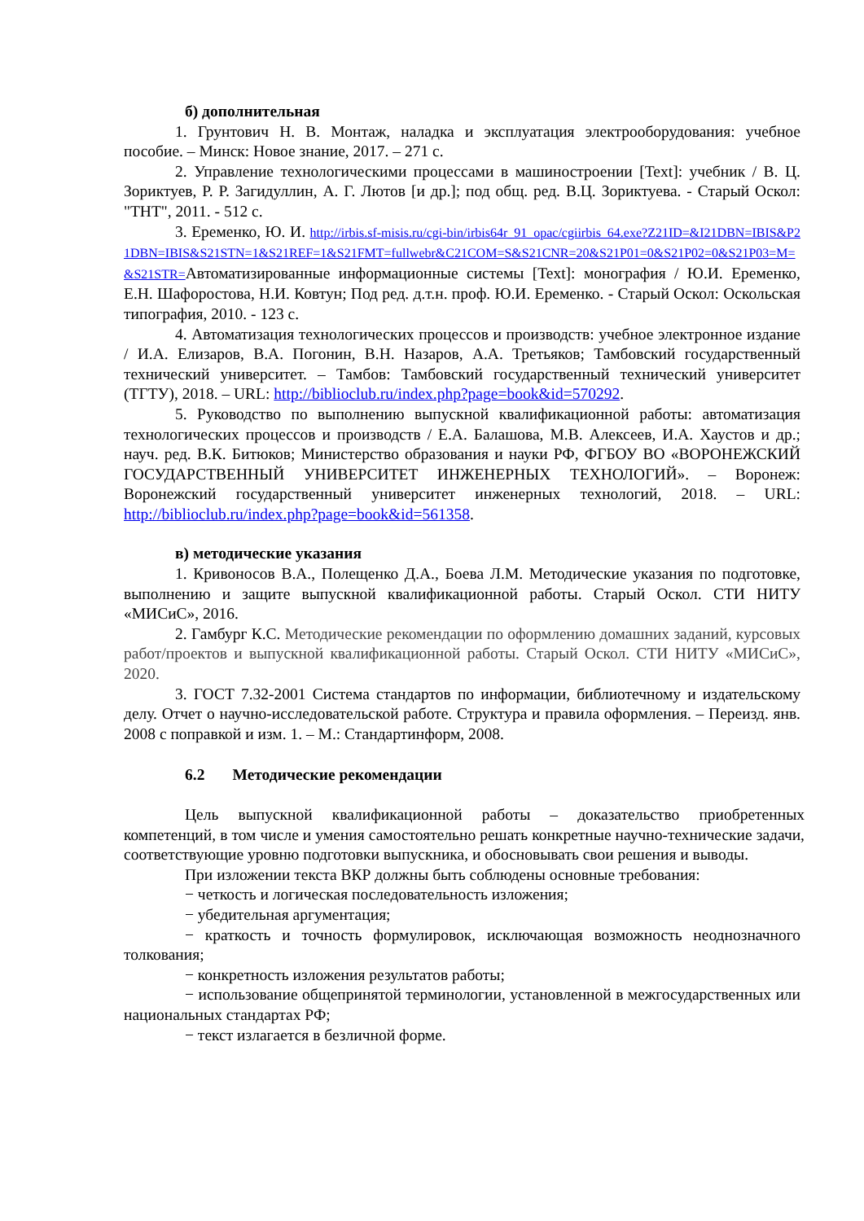б) дополнительная
1. Грунтович Н. В. Монтаж, наладка и эксплуатация электрооборудования: учебное пособие. – Минск: Новое знание, 2017. – 271 с.
2. Управление технологическими процессами в машиностроении [Text]: учебник / В. Ц. Зориктуев, Р. Р. Загидуллин, А. Г. Лютов [и др.]; под общ. ред. В.Ц. Зориктуева. - Старый Оскол: "ТНТ", 2011. - 512 с.
3. Еременко, Ю. И. http://irbis.sf-misis.ru/cgi-bin/irbis64r_91_opac/cgiirbis_64.exe?Z21ID=&I21DBN=IBIS&P21DBN=IBIS&S21STN=1&S21REF=1&S21FMT=fullwebr&C21COM=S&S21CNR=20&S21P01=0&S21P02=0&S21P03=M=&S21STR=Автоматизированные информационные системы [Text]: монография / Ю.И. Еременко, Е.Н. Шафоростова, Н.И. Ковтун; Под ред. д.т.н. проф. Ю.И. Еременко. - Старый Оскол: Оскольская типография, 2010. - 123 с.
4. Автоматизация технологических процессов и производств: учебное электронное издание / И.А. Елизаров, В.А. Погонин, В.Н. Назаров, А.А. Третьяков; Тамбовский государственный технический университет. – Тамбов: Тамбовский государственный технический университет (ТГТУ), 2018. – URL: http://biblioclub.ru/index.php?page=book&id=570292.
5. Руководство по выполнению выпускной квалификационной работы: автоматизация технологических процессов и производств / Е.А. Балашова, М.В. Алексеев, И.А. Хаустов и др.; науч. ред. В.К. Битюков; Министерство образования и науки РФ, ФГБОУ ВО «ВОРОНЕЖСКИЙ ГОСУДАРСТВЕННЫЙ УНИВЕРСИТЕТ ИНЖЕНЕРНЫХ ТЕХНОЛОГИЙ». – Воронеж: Воронежский государственный университет инженерных технологий, 2018. – URL: http://biblioclub.ru/index.php?page=book&id=561358.
в) методические указания
1. Кривоносов В.А., Полещенко Д.А., Боева Л.М. Методические указания по подготовке, выполнению и защите выпускной квалификационной работы. Старый Оскол. СТИ НИТУ «МИСиС», 2016.
2. Гамбург К.С. Методические рекомендации по оформлению домашних заданий, курсовых работ/проектов и выпускной квалификационной работы. Старый Оскол. СТИ НИТУ «МИСиС», 2020.
3. ГОСТ 7.32-2001 Система стандартов по информации, библиотечному и издательскому делу. Отчет о научно-исследовательской работе. Структура и правила оформления. – Переизд. янв. 2008 с поправкой и изм. 1. – М.: Стандартинформ, 2008.
6.2 Методические рекомендации
Цель выпускной квалификационной работы – доказательство приобретенных компетенций, в том числе и умения самостоятельно решать конкретные научно-технические задачи, соответствующие уровню подготовки выпускника, и обосновывать свои решения и выводы.
При изложении текста ВКР должны быть соблюдены основные требования:
− четкость и логическая последовательность изложения;
− убедительная аргументация;
− краткость и точность формулировок, исключающая возможность неоднозначного толкования;
− конкретность изложения результатов работы;
− использование общепринятой терминологии, установленной в межгосударственных или национальных стандартах РФ;
− текст излагается в безличной форме.